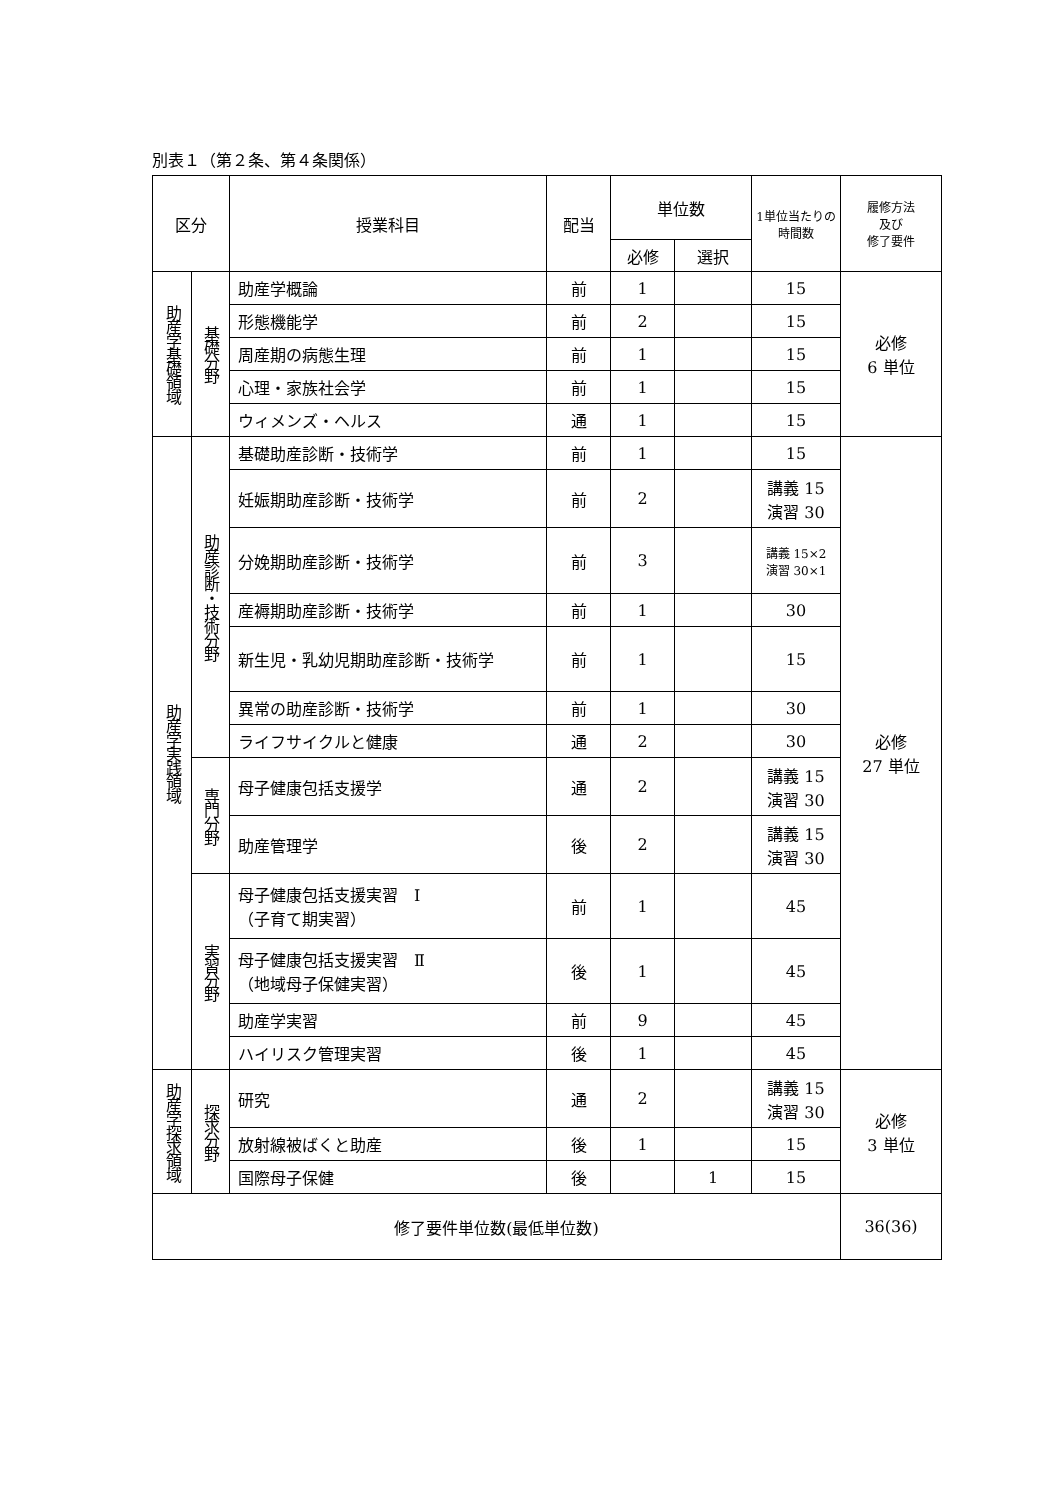別表１（第２条、第４条関係）
| 区分 | | 授業科目 | 配当 | 単位数 | | 1単位当たりの 時間数 | 履修方法 及び 修了要件 |
| --- | --- | --- | --- | --- | --- | --- | --- |
| | | | | 必修 | 選択 | | |
| 助産学基礎領域 | 基礎分野 | 助産学概論 | 前 | 1 | | 15 | 必修 6 単位 |
| | | 形態機能学 | 前 | 2 | | 15 | |
| | | 周産期の病態生理 | 前 | 1 | | 15 | |
| | | 心理・家族社会学 | 前 | 1 | | 15 | |
| | | ウィメンズ・ヘルス | 通 | 1 | | 15 | |
| 助産学実践領域 | 助産診断・技術分野 | 基礎助産診断・技術学 | 前 | 1 | | 15 | 必修 27 単位 |
| | | 妊娠期助産診断・技術学 | 前 | 2 | | 講義 15 演習 30 | |
| | | 分娩期助産診断・技術学 | 前 | 3 | | 講義 15×2 演習 30×1 | |
| | | 産褥期助産診断・技術学 | 前 | 1 | | 30 | |
| | | 新生児・乳幼児期助産診断・技術学 | 前 | 1 | | 15 | |
| | | 異常の助産診断・技術学 | 前 | 1 | | 30 | |
| | | ライフサイクルと健康 | 通 | 2 | | 30 | |
| | 専門分野 | 母子健康包括支援学 | 通 | 2 | | 講義 15 演習 30 | |
| | | 助産管理学 | 後 | 2 | | 講義 15 演習 30 | |
| | 実習分野 | 母子健康包括支援実習 Ⅰ （子育て期実習） | 前 | 1 | | 45 | |
| | | 母子健康包括支援実習 Ⅱ （地域母子保健実習） | 後 | 1 | | 45 | |
| | | 助産学実習 | 前 | 9 | | 45 | |
| | | ハイリスク管理実習 | 後 | 1 | | 45 | |
| 助産学探求領域 | 探求分野 | 研究 | 通 | 2 | | 講義 15 演習 30 | 必修 3 単位 |
| | | 放射線被ばくと助産 | 後 | 1 | | 15 | |
| | | 国際母子保健 | 後 | | 1 | 15 | |
| 修了要件単位数(最低単位数) | | | | | | | 36(36) |